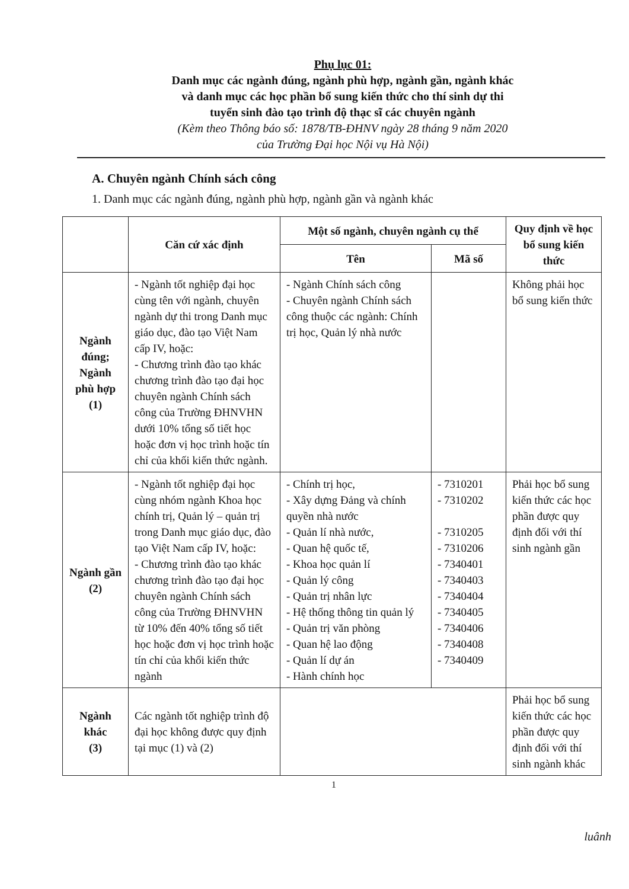Phụ lục 01:
Danh mục các ngành đúng, ngành phù hợp, ngành gần, ngành khác
và danh mục các học phần bổ sung kiến thức cho thí sinh dự thi
tuyển sinh đào tạo trình độ thạc sĩ các chuyên ngành
(Kèm theo Thông báo số: 1878/TB-ĐHNV ngày 28 tháng 9 năm 2020
của Trường Đại học Nội vụ Hà Nội)
A. Chuyên ngành Chính sách công
1. Danh mục các ngành đúng, ngành phù hợp, ngành gần và ngành khác
| | Căn cứ xác định | Một số ngành, chuyên ngành cụ thể | | Quy định về học bổ sung kiến thức |
| --- | --- | --- | --- | --- |
| | | Tên | Mã số | |
| Ngành đúng; Ngành phù hợp (1) | - Ngành tốt nghiệp đại học cùng tên với ngành, chuyên ngành dự thi trong Danh mục giáo dục, đào tạo Việt Nam cấp IV, hoặc: - Chương trình đào tạo khác chương trình đào tạo đại học chuyên ngành Chính sách công của Trường ĐHNVHN dưới 10% tổng số tiết học hoặc đơn vị học trình hoặc tín chỉ của khối kiến thức ngành. | - Ngành Chính sách công - Chuyên ngành Chính sách công thuộc các ngành: Chính trị học, Quản lý nhà nước | | Không phải học bổ sung kiến thức |
| Ngành gần (2) | - Ngành tốt nghiệp đại học cùng nhóm ngành Khoa học chính trị, Quản lý – quản trị trong Danh mục giáo dục, đào tạo Việt Nam cấp IV, hoặc: - Chương trình đào tạo khác chương trình đào tạo đại học chuyên ngành Chính sách công của Trường ĐHNVHN từ 10% đến 40% tổng số tiết học hoặc đơn vị học trình hoặc tín chỉ của khối kiến thức ngành | - Chính trị học, - Xây dựng Đảng và chính quyền nhà nước - Quản lí nhà nước, - Quan hệ quốc tế, - Khoa học quản lí - Quản lý công - Quản trị nhân lực - Hệ thống thông tin quản lý - Quản trị văn phòng - Quan hệ lao động - Quản lí dự án - Hành chính học | - 7310201 - 7310202 - 7310205 - 7310206 - 7340401 - 7340403 - 7340404 - 7340405 - 7340406 - 7340408 - 7340409 | Phải học bổ sung kiến thức các học phần được quy định đối với thí sinh ngành gần |
| Ngành khác (3) | Các ngành tốt nghiệp trình độ đại học không được quy định tại mục (1) và (2) | | | Phải học bổ sung kiến thức các học phần được quy định đối với thí sinh ngành khác |
1
luânh